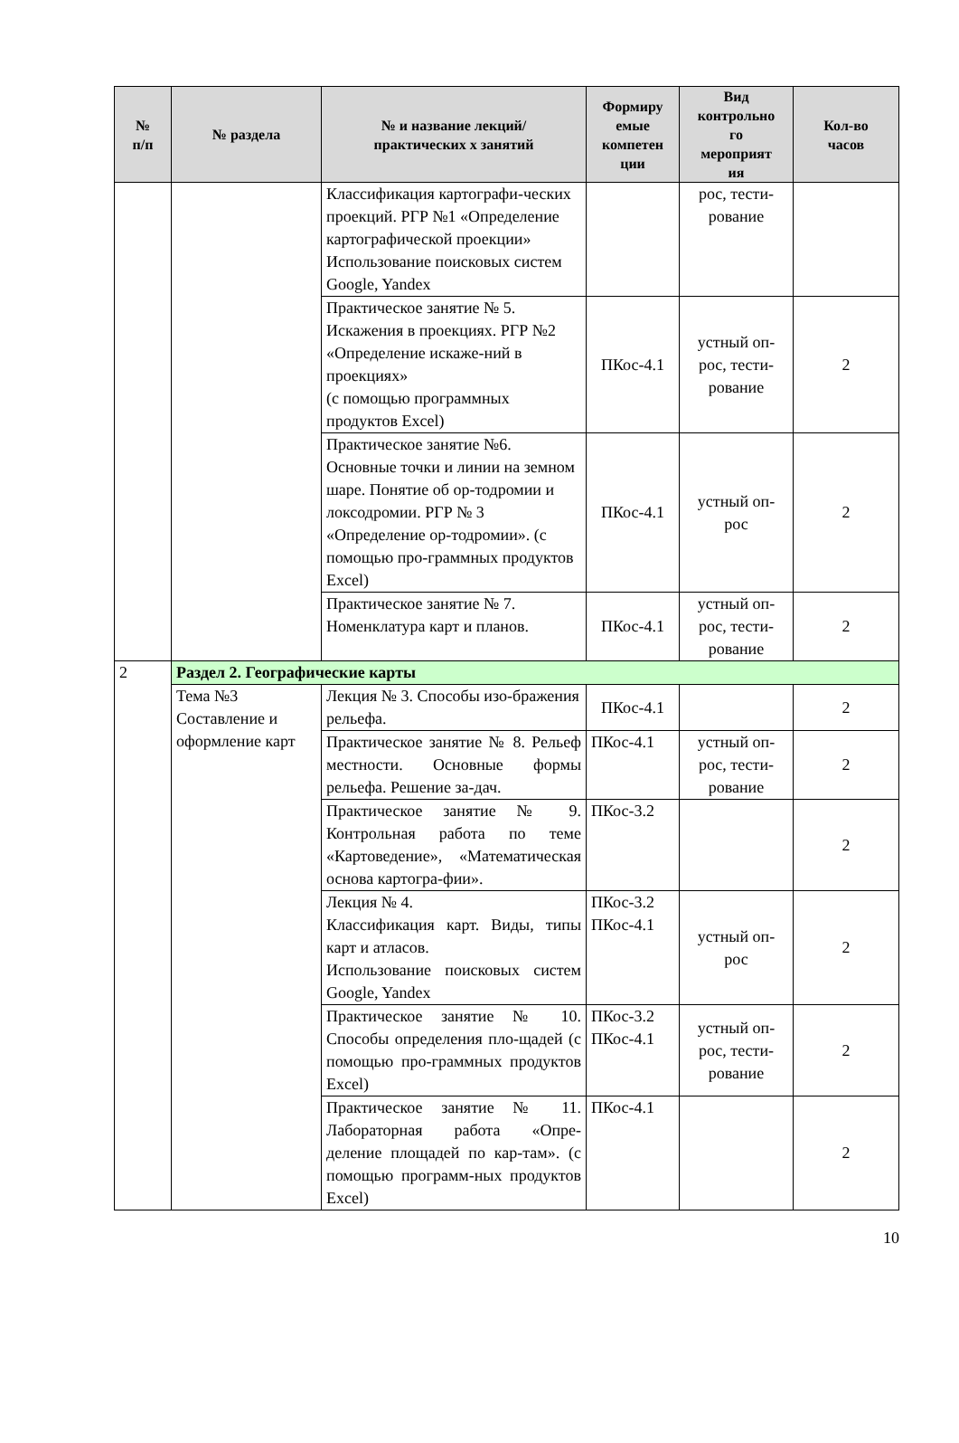| № п/п | № раздела | № и название лекций/ практических х занятий | Формиру емые компетен ции | Вид контрольно го мероприят ия | Кол-во часов |
| --- | --- | --- | --- | --- | --- |
| | | Классификация картографи-ческих проекций. РГР №1 «Определение картографической проекции» Использование поисковых систем Google, Yandex | | рос, тести- рование | |
| | | Практическое занятие № 5. Искажения в проекциях. РГР №2 «Определение искаже-ний в проекциях» (с помощью программных продуктов Excel) | ПКос-4.1 | устный оп- рос, тести- рование | 2 |
| | | Практическое занятие №6. Основные точки и линии на земном шаре. Понятие об ор-тодромии и локсодромии. РГР № 3 «Определение ор-тодромии». (с помощью про-граммных продуктов Excel) | ПКос-4.1 | устный оп- рос | 2 |
| | | Практическое занятие № 7. Номенклатура карт и планов. | ПКос-4.1 | устный оп- рос, тести- рование | 2 |
| 2 | Раздел 2. Географические карты | | | | |
| | Тема №3 Составление и оформление карт | Лекция № 3. Способы изо-бражения рельефа. | ПКос-4.1 | | 2 |
| | | Практическое занятие № 8. Рельеф местности. Основные формы рельефа. Решение за-дач. | ПКос-4.1 | устный оп- рос, тести- рование | 2 |
| | | Практическое занятие № 9. Контрольная работа по теме «Картоведение», «Математическая основа картогра-фии». | ПКос-3.2 | | 2 |
| | | Лекция № 4. Классификация карт. Виды, типы карт и атласов. Использование поисковых систем Google, Yandex | ПКос-3.2 ПКос-4.1 | устный оп- рос | 2 |
| | | Практическое занятие № 10. Способы определения пло-щадей (с помощью про-граммных продуктов Excel) | ПКос-3.2 ПКос-4.1 | устный оп- рос, тести- рование | 2 |
| | | Практическое занятие № 11. Лабораторная работа «Опре-деление площадей по кар-там». (с помощью программ-ных продуктов Excel) | ПКос-4.1 | | 2 |
10